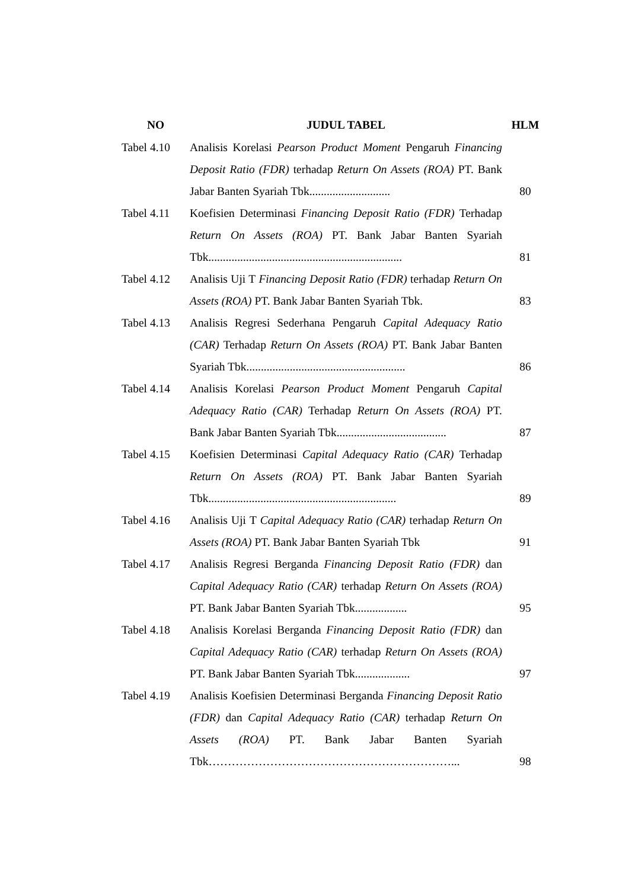| NO | JUDUL TABEL | HLM |
| --- | --- | --- |
| Tabel 4.10 | Analisis Korelasi Pearson Product Moment Pengaruh Financing Deposit Ratio (FDR) terhadap Return On Assets (ROA) PT. Bank Jabar Banten Syariah Tbk............................ | 80 |
| Tabel 4.11 | Koefisien Determinasi Financing Deposit Ratio (FDR) Terhadap Return On Assets (ROA) PT. Bank Jabar Banten Syariah Tbk................................................................... | 81 |
| Tabel 4.12 | Analisis Uji T Financing Deposit Ratio (FDR) terhadap Return On Assets (ROA) PT. Bank Jabar Banten Syariah Tbk. | 83 |
| Tabel 4.13 | Analisis Regresi Sederhana Pengaruh Capital Adequacy Ratio (CAR) Terhadap Return On Assets (ROA) PT. Bank Jabar Banten Syariah Tbk....................................................... | 86 |
| Tabel 4.14 | Analisis Korelasi Pearson Product Moment Pengaruh Capital Adequacy Ratio (CAR) Terhadap Return On Assets (ROA) PT. Bank Jabar Banten Syariah Tbk...................................... | 87 |
| Tabel 4.15 | Koefisien Determinasi Capital Adequacy Ratio (CAR) Terhadap Return On Assets (ROA) PT. Bank Jabar Banten Syariah Tbk................................................................. | 89 |
| Tabel 4.16 | Analisis Uji T Capital Adequacy Ratio (CAR) terhadap Return On Assets (ROA) PT. Bank Jabar Banten Syariah Tbk | 91 |
| Tabel 4.17 | Analisis Regresi Berganda Financing Deposit Ratio (FDR) dan Capital Adequacy Ratio (CAR) terhadap Return On Assets (ROA) PT. Bank Jabar Banten Syariah Tbk.................. | 95 |
| Tabel 4.18 | Analisis Korelasi Berganda Financing Deposit Ratio (FDR) dan Capital Adequacy Ratio (CAR) terhadap Return On Assets (ROA) PT. Bank Jabar Banten Syariah Tbk................... | 97 |
| Tabel 4.19 | Analisis Koefisien Determinasi Berganda Financing Deposit Ratio (FDR) dan Capital Adequacy Ratio (CAR) terhadap Return On Assets (ROA) PT. Bank Jabar Banten Syariah Tbk………………………………………………………... | 98 |